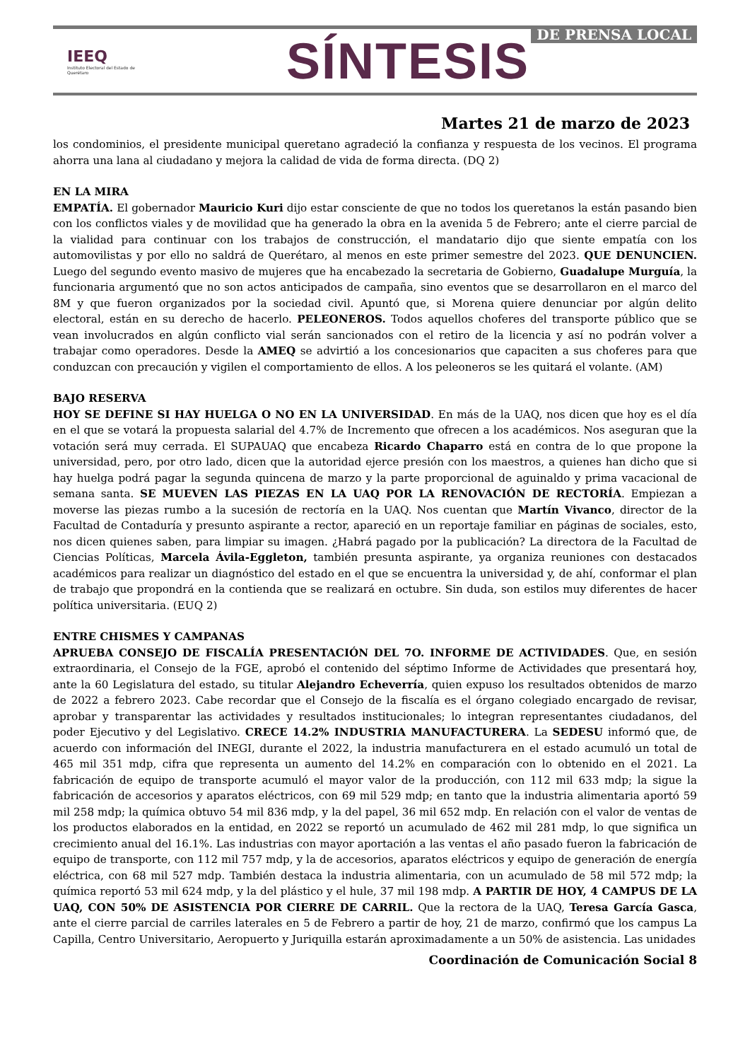IEEQ
Instituto Electoral del Estado de Querétaro
SÍNTESIS
DE PRENSA LOCAL
Martes 21 de marzo de 2023
los condominios, el presidente municipal queretano agradeció la confianza y respuesta de los vecinos. El programa ahorra una lana al ciudadano y mejora la calidad de vida de forma directa. (DQ 2)
EN LA MIRA
EMPATÍA. El gobernador Mauricio Kuri dijo estar consciente de que no todos los queretanos la están pasando bien con los conflictos viales y de movilidad que ha generado la obra en la avenida 5 de Febrero; ante el cierre parcial de la vialidad para continuar con los trabajos de construcción, el mandatario dijo que siente empatía con los automovilistas y por ello no saldrá de Querétaro, al menos en este primer semestre del 2023. QUE DENUNCIEN. Luego del segundo evento masivo de mujeres que ha encabezado la secretaria de Gobierno, Guadalupe Murguía, la funcionaria argumentó que no son actos anticipados de campaña, sino eventos que se desarrollaron en el marco del 8M y que fueron organizados por la sociedad civil. Apuntó que, si Morena quiere denunciar por algún delito electoral, están en su derecho de hacerlo. PELEONEROS. Todos aquellos choferes del transporte público que se vean involucrados en algún conflicto vial serán sancionados con el retiro de la licencia y así no podrán volver a trabajar como operadores. Desde la AMEQ se advirtió a los concesionarios que capaciten a sus choferes para que conduzcan con precaución y vigilen el comportamiento de ellos. A los peleoneros se les quitará el volante. (AM)
BAJO RESERVA
HOY SE DEFINE SI HAY HUELGA O NO EN LA UNIVERSIDAD. En más de la UAQ, nos dicen que hoy es el día en el que se votará la propuesta salarial del 4.7% de Incremento que ofrecen a los académicos. Nos aseguran que la votación será muy cerrada. El SUPAUAQ que encabeza Ricardo Chaparro está en contra de lo que propone la universidad, pero, por otro lado, dicen que la autoridad ejerce presión con los maestros, a quienes han dicho que si hay huelga podrá pagar la segunda quincena de marzo y la parte proporcional de aguinaldo y prima vacacional de semana santa. SE MUEVEN LAS PIEZAS EN LA UAQ POR LA RENOVACIÓN DE RECTORÍA. Empiezan a moverse las piezas rumbo a la sucesión de rectoría en la UAQ. Nos cuentan que Martín Vivanco, director de la Facultad de Contaduría y presunto aspirante a rector, apareció en un reportaje familiar en páginas de sociales, esto, nos dicen quienes saben, para limpiar su imagen. ¿Habrá pagado por la publicación? La directora de la Facultad de Ciencias Políticas, Marcela Ávila-Eggleton, también presunta aspirante, ya organiza reuniones con destacados académicos para realizar un diagnóstico del estado en el que se encuentra la universidad y, de ahí, conformar el plan de trabajo que propondrá en la contienda que se realizará en octubre. Sin duda, son estilos muy diferentes de hacer política universitaria. (EUQ 2)
ENTRE CHISMES Y CAMPANAS
APRUEBA CONSEJO DE FISCALÍA PRESENTACIÓN DEL 7O. INFORME DE ACTIVIDADES. Que, en sesión extraordinaria, el Consejo de la FGE, aprobó el contenido del séptimo Informe de Actividades que presentará hoy, ante la 60 Legislatura del estado, su titular Alejandro Echeverría, quien expuso los resultados obtenidos de marzo de 2022 a febrero 2023. Cabe recordar que el Consejo de la fiscalía es el órgano colegiado encargado de revisar, aprobar y transparentar las actividades y resultados institucionales; lo integran representantes ciudadanos, del poder Ejecutivo y del Legislativo. CRECE 14.2% INDUSTRIA MANUFACTURERA. La SEDESU informó que, de acuerdo con información del INEGI, durante el 2022, la industria manufacturera en el estado acumuló un total de 465 mil 351 mdp, cifra que representa un aumento del 14.2% en comparación con lo obtenido en el 2021. La fabricación de equipo de transporte acumuló el mayor valor de la producción, con 112 mil 633 mdp; la sigue la fabricación de accesorios y aparatos eléctricos, con 69 mil 529 mdp; en tanto que la industria alimentaria aportó 59 mil 258 mdp; la química obtuvo 54 mil 836 mdp, y la del papel, 36 mil 652 mdp. En relación con el valor de ventas de los productos elaborados en la entidad, en 2022 se reportó un acumulado de 462 mil 281 mdp, lo que significa un crecimiento anual del 16.1%. Las industrias con mayor aportación a las ventas el año pasado fueron la fabricación de equipo de transporte, con 112 mil 757 mdp, y la de accesorios, aparatos eléctricos y equipo de generación de energía eléctrica, con 68 mil 527 mdp. También destaca la industria alimentaria, con un acumulado de 58 mil 572 mdp; la química reportó 53 mil 624 mdp, y la del plástico y el hule, 37 mil 198 mdp. A PARTIR DE HOY, 4 CAMPUS DE LA UAQ, CON 50% DE ASISTENCIA POR CIERRE DE CARRIL. Que la rectora de la UAQ, Teresa García Gasca, ante el cierre parcial de carriles laterales en 5 de Febrero a partir de hoy, 21 de marzo, confirmó que los campus La Capilla, Centro Universitario, Aeropuerto y Juriquilla estarán aproximadamente a un 50% de asistencia. Las unidades
Coordinación de Comunicación Social 8